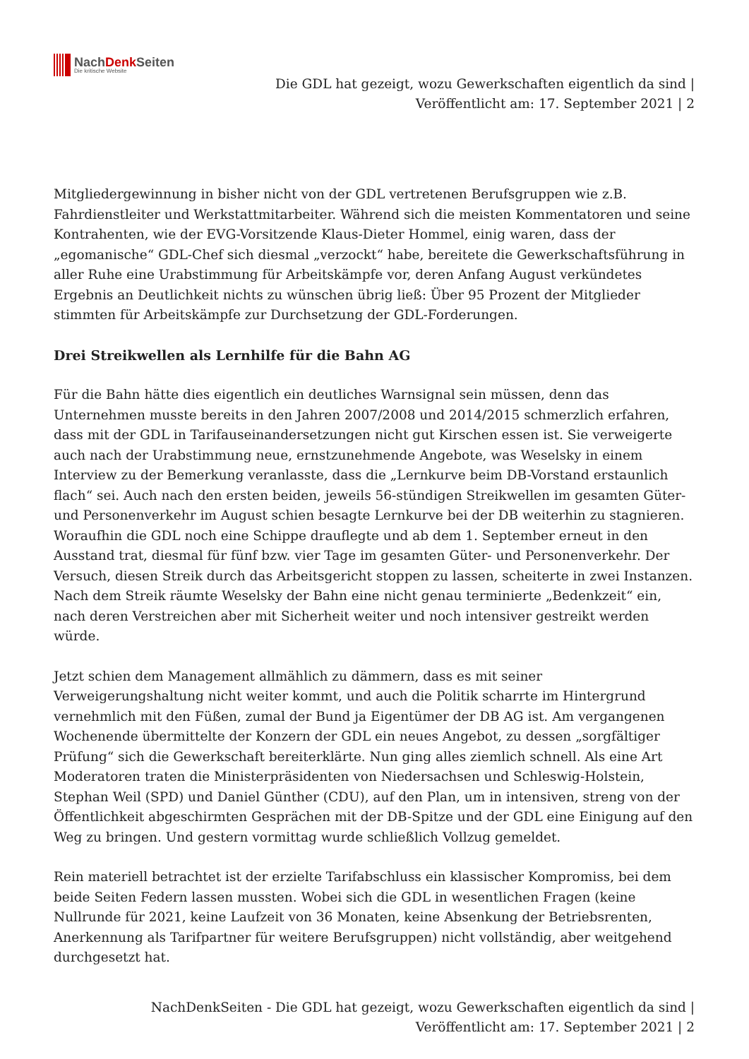NachDenk Seiten
Die kritische Website
Die GDL hat gezeigt, wozu Gewerkschaften eigentlich da sind |
Veröffentlicht am: 17. September 2021 | 2
Mitgliedergewinnung in bisher nicht von der GDL vertretenen Berufsgruppen wie z.B. Fahrdienstleiter und Werkstattmitarbeiter. Während sich die meisten Kommentatoren und seine Kontrahenten, wie der EVG-Vorsitzende Klaus-Dieter Hommel, einig waren, dass der „egomanische“ GDL-Chef sich diesmal „verzockt“ habe, bereitete die Gewerkschaftsführung in aller Ruhe eine Urabstimmung für Arbeitskämpfe vor, deren Anfang August verkündetes Ergebnis an Deutlichkeit nichts zu wünschen übrig ließ: Über 95 Prozent der Mitglieder stimmten für Arbeitskämpfe zur Durchsetzung der GDL-Forderungen.
Drei Streikwellen als Lernhilfe für die Bahn AG
Für die Bahn hätte dies eigentlich ein deutliches Warnsignal sein müssen, denn das Unternehmen musste bereits in den Jahren 2007/2008 und 2014/2015 schmerzlich erfahren, dass mit der GDL in Tarifauseinandersetzungen nicht gut Kirschen essen ist. Sie verweigerte auch nach der Urabstimmung neue, ernstzunehmende Angebote, was Weselsky in einem Interview zu der Bemerkung veranlasste, dass die „Lernkurve beim DB-Vorstand erstaunlich flach“ sei. Auch nach den ersten beiden, jeweils 56-stündigen Streikwellen im gesamten Güter- und Personenverkehr im August schien besagte Lernkurve bei der DB weiterhin zu stagnieren. Woraufhin die GDL noch eine Schippe drauflegte und ab dem 1. September erneut in den Ausstand trat, diesmal für fünf bzw. vier Tage im gesamten Güter- und Personenverkehr. Der Versuch, diesen Streik durch das Arbeitsgericht stoppen zu lassen, scheiterte in zwei Instanzen. Nach dem Streik räumte Weselsky der Bahn eine nicht genau terminierte „Bedenkzeit“ ein, nach deren Verstreichen aber mit Sicherheit weiter und noch intensiver gestreikt werden würde.
Jetzt schien dem Management allmählich zu dämmern, dass es mit seiner Verweigerungshaltung nicht weiter kommt, und auch die Politik scharrte im Hintergrund vernehmlich mit den Füßen, zumal der Bund ja Eigentümer der DB AG ist. Am vergangenen Wochenende übermittelte der Konzern der GDL ein neues Angebot, zu dessen „sorgfältiger Prüfung“ sich die Gewerkschaft bereiterklärte. Nun ging alles ziemlich schnell. Als eine Art Moderatoren traten die Ministerpräsidenten von Niedersachsen und Schleswig-Holstein, Stephan Weil (SPD) und Daniel Günther (CDU), auf den Plan, um in intensiven, streng von der Öffentlichkeit abgeschirmten Gesprächen mit der DB-Spitze und der GDL eine Einigung auf den Weg zu bringen. Und gestern vormittag wurde schließlich Vollzug gemeldet.
Rein materiell betrachtet ist der erzielte Tarifabschluss ein klassischer Kompromiss, bei dem beide Seiten Federn lassen mussten. Wobei sich die GDL in wesentlichen Fragen (keine Nullrunde für 2021, keine Laufzeit von 36 Monaten, keine Absenkung der Betriebsrenten, Anerkennung als Tarifpartner für weitere Berufsgruppen) nicht vollständig, aber weitgehend durchgesetzt hat.
NachDenkSeiten - Die GDL hat gezeigt, wozu Gewerkschaften eigentlich da sind |
Veröffentlicht am: 17. September 2021 | 2